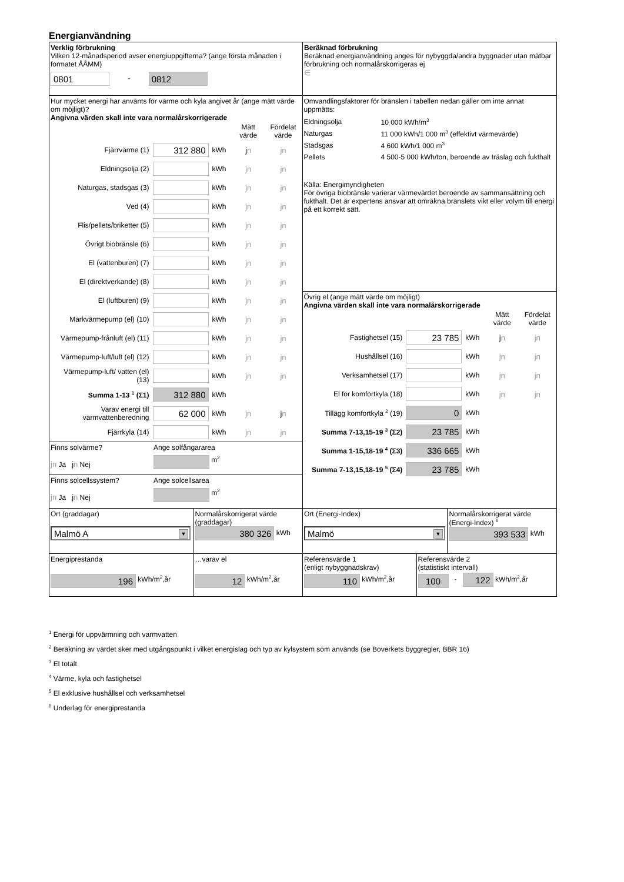Energianvändning
Verklig förbrukning
Vilken 12-månadsperiod avser energiuppgifterna? (ange första månaden i formatet ÅÅMM)
0801 - 0812
Beräknad förbrukning
Beräknad energianvändning anges för nybyggda/andra byggnader utan mätbar förbrukning och normalårskorrigeras ej
∈
Hur mycket energi har använts för värme och kyla angivet år (ange mätt värde om möjligt)?
Angivna värden skall inte vara normalårskorrigerade
| | | | Mätt värde | Fördelat värde |
| Fjärrvärme (1) | 312 880 | kWh | j n | jn |
| Eldningsolja (2) | | kWh | jn | jn |
| Naturgas, stadsgas (3) | | kWh | jn | jn |
| Ved (4) | | kWh | jn | jn |
| Flis/pellets/briketter (5) | | kWh | jn | jn |
| Övrigt biobränsle (6) | | kWh | jn | jn |
| El (vattenburen) (7) | | kWh | jn | jn |
| El (direktverkande) (8) | | kWh | jn | jn |
| El (luftburen) (9) | | kWh | jn | jn |
| Markvärmepump (el) (10) | | kWh | jn | jn |
| Värmepump-frånluft (el) (11) | | kWh | jn | jn |
| Värmepump-luft/luft (el) (12) | | kWh | jn | jn |
| Värmepump-luft/ vatten (el) (13) | | kWh | jn | jn |
| Summa 1-13 <sup>1</sup> (Σ1) | 312 880 | kWh | | |
| Varav energi till varmvattenberedning | 62 000 | kWh | jn | j n |
| Fjärrkyla (14) | | kWh | jn | jn |
Finns solvärme?
jn Ja jn Nej
Ange solfångararea
m<sup>2</sup>
Finns solcellssystem?
jn Ja jn Nej
Ange solcellsarea
m<sup>2</sup>
Omvandlingsfaktorer för bränslen i tabellen nedan gäller om inte annat uppmätts:
| Eldningsolja | 10 000 kWh/m<sup>3</sup> |
| Naturgas | 11 000 kWh/1 000 m<sup>3</sup> (effektivt värmevärde) |
| Stadsgas | 4 600 kWh/1 000 m<sup>3</sup> |
| Pellets | 4 500-5 000 kWh/ton, beroende av träslag och fukthalt |
Källa: Energimyndigheten
För övriga biobränsle varierar värmevärdet beroende av sammansättning och fukthalt. Det är expertens ansvar att omräkna bränslets vikt eller volym till energi på ett korrekt sätt.
Övrig el (ange mätt värde om möjligt)
Angivna värden skall inte vara normalårskorrigerade
| | | | Mätt värde | Fördelat värde |
| Fastighetsel (15) | 23 785 | kWh | j n | jn |
| Hushållsel (16) | | kWh | jn | jn |
| Verksamhetsel (17) | | kWh | jn | jn |
| El för komfortkyla (18) | | kWh | jn | jn |
| Tillägg komfortkyla <sup>2</sup> (19) | 0 | kWh | | |
| Summa 7-13,15-19 <sup>3</sup> (Σ2) | 23 785 | kWh | | |
| Summa 1-15,18-19 <sup>4</sup> (Σ3) | 336 665 | kWh | | |
| Summa 7-13,15,18-19 <sup>5</sup> (Σ4) | 23 785 | kWh | | |
Ort (graddagar)
Malmö A ▼
Normalårskorrigerat värde (graddagar)
380 326 kWh
Ort (Energi-Index)
Malmö ▼
Normalårskorrigerat värde (Energi-Index) <sup>6</sup>
393 533 kWh
Energiprestanda
196 kWh/m<sup>2</sup>,år
…varav el
12 kWh/m<sup>2</sup>,år
Referensvärde 1
(enligt nybyggnadskrav)
110 kWh/m<sup>2</sup>,år
Referensvärde 2
(statistiskt intervall)
100 - 122 kWh/m<sup>2</sup>,år
<sup>1</sup> Energi för uppvärmning och varmvatten
<sup>2</sup> Beräkning av värdet sker med utgångspunkt i vilket energislag och typ av kylsystem som används (se Boverkets byggregler, BBR 16)
<sup>3</sup> El totalt
<sup>4</sup> Värme, kyla och fastighetsel
<sup>5</sup> El exklusive hushållsel och verksamhetsel
<sup>6</sup> Underlag för energiprestanda